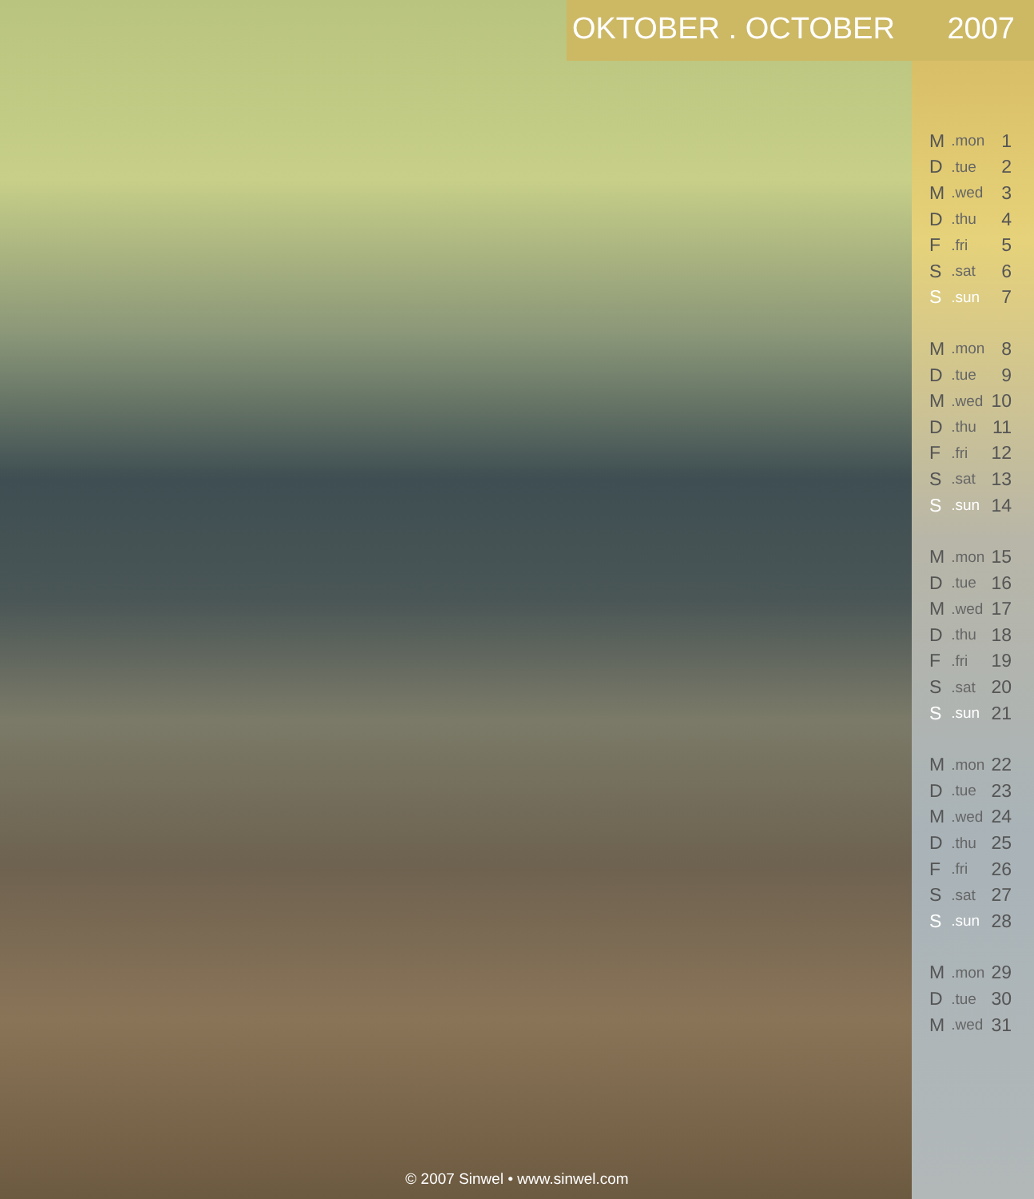OKTOBER . OCTOBER 2007
| M | .mon | 1 |
| D | .tue | 2 |
| M | .wed | 3 |
| D | .thu | 4 |
| F | .fri | 5 |
| S | .sat | 6 |
| S | .sun | 7 |
| M | .mon | 8 |
| D | .tue | 9 |
| M | .wed | 10 |
| D | .thu | 11 |
| F | .fri | 12 |
| S | .sat | 13 |
| S | .sun | 14 |
| M | .mon | 15 |
| D | .tue | 16 |
| M | .wed | 17 |
| D | .thu | 18 |
| F | .fri | 19 |
| S | .sat | 20 |
| S | .sun | 21 |
| M | .mon | 22 |
| D | .tue | 23 |
| M | .wed | 24 |
| D | .thu | 25 |
| F | .fri | 26 |
| S | .sat | 27 |
| S | .sun | 28 |
| M | .mon | 29 |
| D | .tue | 30 |
| M | .wed | 31 |
© 2007 Sinwel • www.sinwel.com